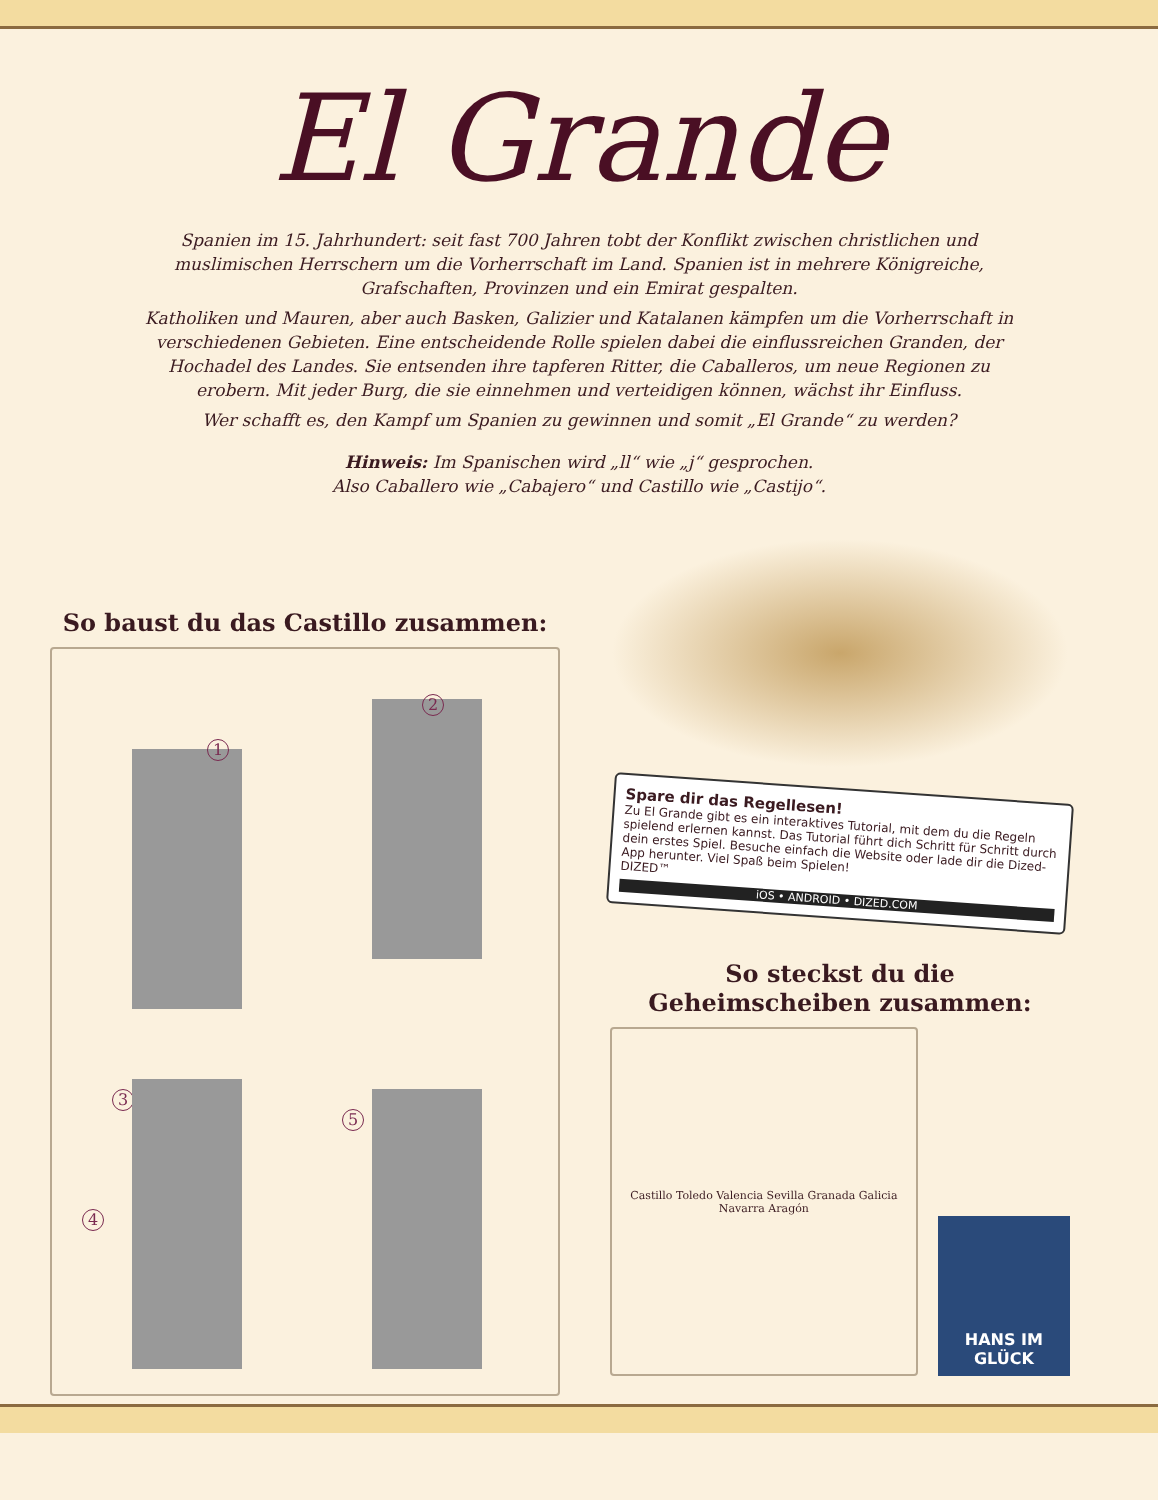El Grande
Spanien im 15. Jahrhundert: seit fast 700 Jahren tobt der Konflikt zwischen christlichen und muslimischen Herrschern um die Vorherrschaft im Land. Spanien ist in mehrere Königreiche, Grafschaften, Provinzen und ein Emirat gespalten.
Katholiken und Mauren, aber auch Basken, Galizier und Katalanen kämpfen um die Vorherrschaft in verschiedenen Gebieten. Eine entscheidende Rolle spielen dabei die einflussreichen Granden, der Hochadel des Landes. Sie entsenden ihre tapferen Ritter, die Caballeros, um neue Regionen zu erobern. Mit jeder Burg, die sie einnehmen und verteidigen können, wächst ihr Einfluss.
Wer schafft es, den Kampf um Spanien zu gewinnen und somit „El Grande“ zu werden?
Hinweis: Im Spanischen wird „ll“ wie „j“ gesprochen.
Also Caballero wie „Cabajero“ und Castillo wie „Castijo“.
So baust du das Castillo zusammen:
1
2
3
4
5
Spare dir das Regellesen!
Zu El Grande gibt es ein interaktives Tutorial, mit dem du die Regeln spielend erlernen kannst. Das Tutorial führt dich Schritt für Schritt durch dein erstes Spiel. Besuche einfach die Website oder lade dir die Dized-App herunter. Viel Spaß beim Spielen!
DIZED™
iOS • ANDROID • DIZED.COM
So steckst du die
Geheimscheiben zusammen:
Castillo Toledo Valencia Sevilla Granada Galicia Navarra Aragón
HANS IM GLÜCK